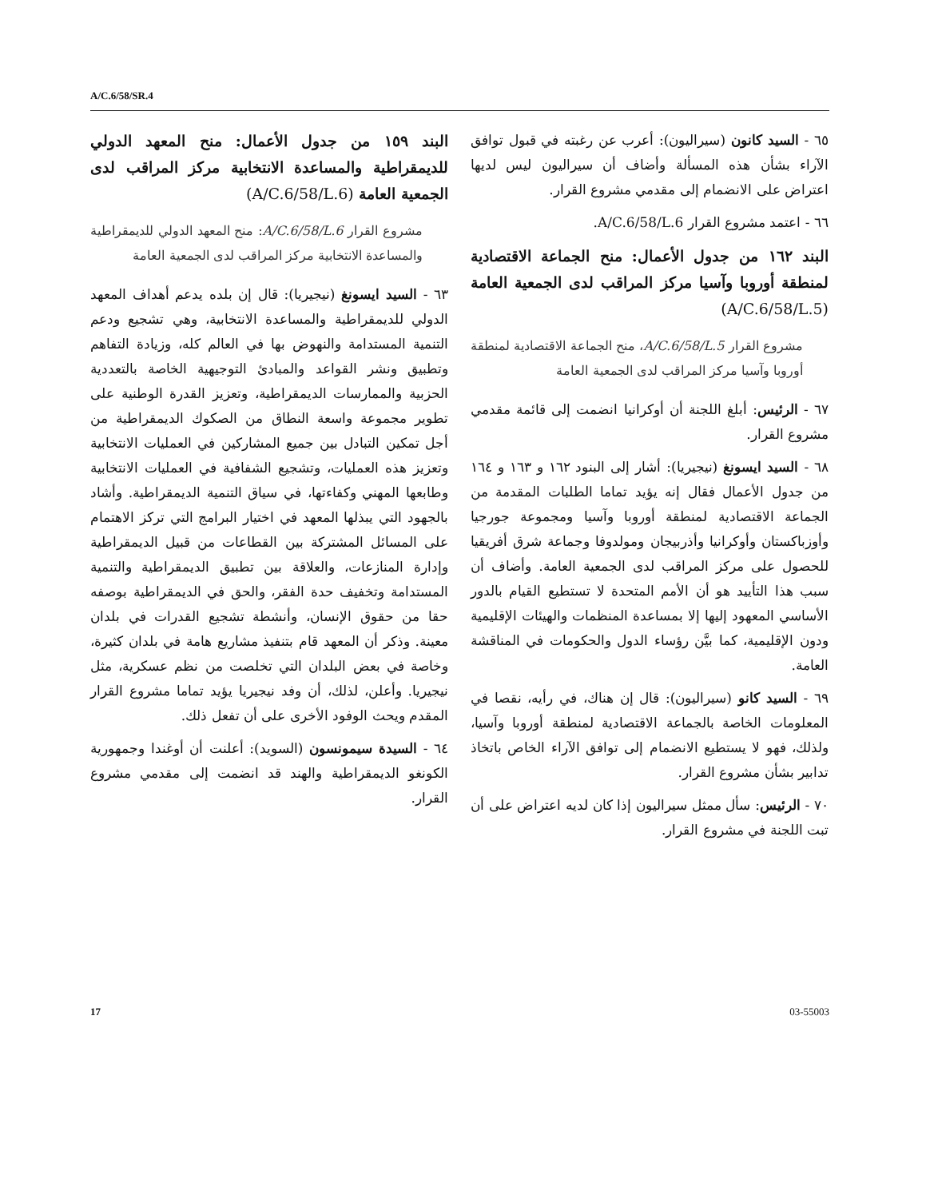A/C.6/58/SR.4
البند ١٥٩ من جدول الأعمال: منح المعهد الدولي للديمقراطية والمساعدة الانتخابية مركز المراقب لدى الجمعية العامة (A/C.6/58/L.6)
مشروع القرار A/C.6/58/L.6: منح المعهد الدولي للديمقراطية والمساعدة الانتخابية مركز المراقب لدى الجمعية العامة
٦٣ - السيد ايسونغ (نيجيريا): قال إن بلده يدعم أهداف المعهد الدولي للديمقراطية والمساعدة الانتخابية، وهي تشجيع ودعم التنمية المستدامة والنهوض بها في العالم كله، وزيادة التفاهم وتطبيق ونشر القواعد والمبادئ التوجيهية الخاصة بالتعددية الحزبية والممارسات الديمقراطية، وتعزيز القدرة الوطنية على تطوير مجموعة واسعة النطاق من الصكوك الديمقراطية من أجل تمكين التبادل بين جميع المشاركين في العمليات الانتخابية وتعزيز هذه العمليات، وتشجيع الشفافية في العمليات الانتخابية وطابعها المهني وكفاءتها، في سياق التنمية الديمقراطية. وأشاد بالجهود التي يبذلها المعهد في اختيار البرامج التي تركز الاهتمام على المسائل المشتركة بين القطاعات من قبيل الديمقراطية وإدارة المنازعات، والعلاقة بين تطبيق الديمقراطية والتنمية المستدامة وتخفيف حدة الفقر، والحق في الديمقراطية بوصفه حقا من حقوق الإنسان، وأنشطة تشجيع القدرات في بلدان معينة. وذكر أن المعهد قام بتنفيذ مشاريع هامة في بلدان كثيرة، وخاصة في بعض البلدان التي تخلصت من نظم عسكرية، مثل نيجيريا. وأعلن، لذلك، أن وفد نيجيريا يؤيد تماما مشروع القرار المقدم ويحث الوفود الأخرى على أن تفعل ذلك.
٦٤ - السيدة سيمونسون (السويد): أعلنت أن أوغندا وجمهورية الكونغو الديمقراطية والهند قد انضمت إلى مقدمي مشروع القرار.
٦٥ - السيد كانون (سيراليون): أعرب عن رغبته في قبول توافق الآراء بشأن هذه المسألة وأضاف أن سيراليون ليس لديها اعتراض على الانضمام إلى مقدمي مشروع القرار.
٦٦ - اعتمد مشروع القرار A/C.6/58/L.6.
البند ١٦٢ من جدول الأعمال: منح الجماعة الاقتصادية لمنطقة أوروبا وآسيا مركز المراقب لدى الجمعية العامة (A/C.6/58/L.5)
مشروع القرار A/C.6/58/L.5، منح الجماعة الاقتصادية لمنطقة أوروبا وآسيا مركز المراقب لدى الجمعية العامة
٦٧ - الرئيس: أبلغ اللجنة أن أوكرانيا انضمت إلى قائمة مقدمي مشروع القرار.
٦٨ - السيد ايسونغ (نيجيريا): أشار إلى البنود ١٦٢ و ١٦٣ و ١٦٤ من جدول الأعمال فقال إنه يؤيد تماما الطلبات المقدمة من الجماعة الاقتصادية لمنطقة أوروبا وآسيا ومجموعة جورجيا وأوزباكستان وأوكرانيا وأذربيجان ومولدوفا وجماعة شرق أفريقيا للحصول على مركز المراقب لدى الجمعية العامة. وأضاف أن سبب هذا التأييد هو أن الأمم المتحدة لا تستطيع القيام بالدور الأساسي المعهود إليها إلا بمساعدة المنظمات والهيئات الإقليمية ودون الإقليمية، كما بيَّن رؤساء الدول والحكومات في المناقشة العامة.
٦٩ - السيد كانو (سيراليون): قال إن هناك، في رأيه، نقصا في المعلومات الخاصة بالجماعة الاقتصادية لمنطقة أوروبا وآسيا، ولذلك، فهو لا يستطيع الانضمام إلى توافق الآراء الخاص باتخاذ تدابير بشأن مشروع القرار.
٧٠ - الرئيس: سأل ممثل سيراليون إذا كان لديه اعتراض على أن تبت اللجنة في مشروع القرار.
17 03-55003